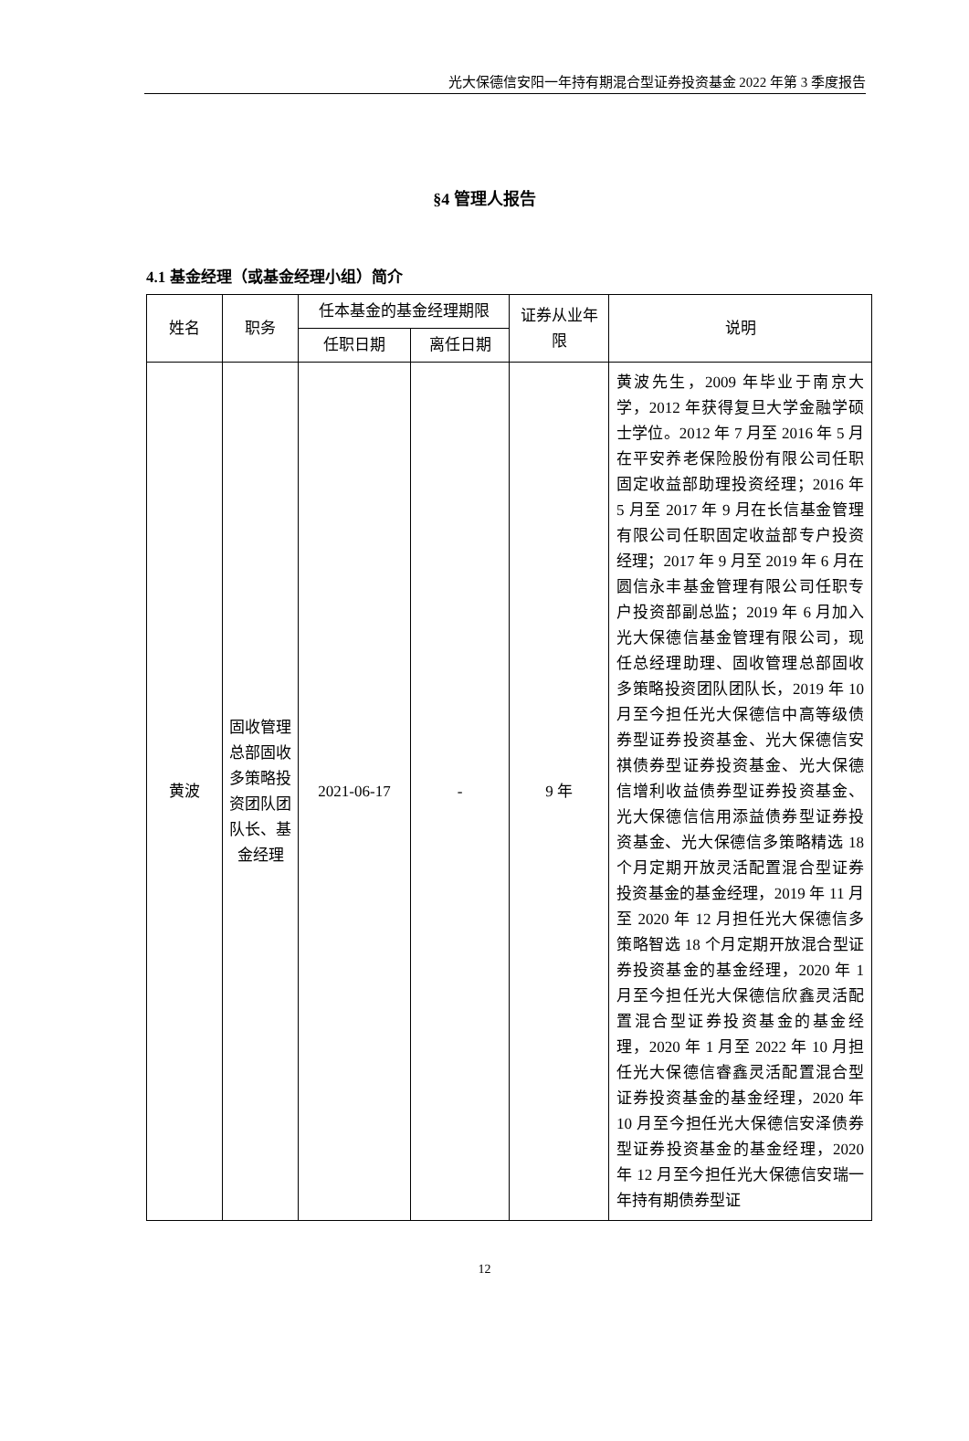光大保德信安阳一年持有期混合型证券投资基金 2022 年第 3 季度报告
§4 管理人报告
4.1 基金经理（或基金经理小组）简介
| 姓名 | 职务 | 任本基金的基金经理期限 | | 证券从业年限 | 说明 |
| --- | --- | --- | --- | --- | --- |
| | | 任职日期 | 离任日期 | | |
| 黄波 | 固收管理总部固收多策略投资团队团队长、基金经理 | 2021-06-17 | - | 9 年 | 黄波先生，2009 年毕业于南京大学，2012 年获得复旦大学金融学硕士学位。2012 年 7 月至 2016 年 5 月在平安养老保险股份有限公司任职固定收益部助理投资经理；2016 年 5 月至 2017 年 9 月在长信基金管理有限公司任职固定收益部专户投资经理；2017 年 9 月至 2019 年 6 月在圆信永丰基金管理有限公司任职专户投资部副总监；2019 年 6 月加入光大保德信基金管理有限公司，现任总经理助理、固收管理总部固收多策略投资团队团队长，2019 年 10 月至今担任光大保德信中高等级债券型证券投资基金、光大保德信安祺债券型证券投资基金、光大保德信增利收益债券型证券投资基金、光大保德信信用添益债券型证券投资基金、光大保德信多策略精选 18 个月定期开放灵活配置混合型证券投资基金的基金经理，2019 年 11 月至 2020 年 12 月担任光大保德信多策略智选 18 个月定期开放混合型证券投资基金的基金经理，2020 年 1 月至今担任光大保德信欣鑫灵活配置混合型证券投资基金的基金经理，2020 年 1 月至 2022 年 10 月担任光大保德信睿鑫灵活配置混合型证券投资基金的基金经理，2020 年 10 月至今担任光大保德信安泽债券型证券投资基金的基金经理，2020 年 12 月至今担任光大保德信安瑞一年持有期债券型证 |
12